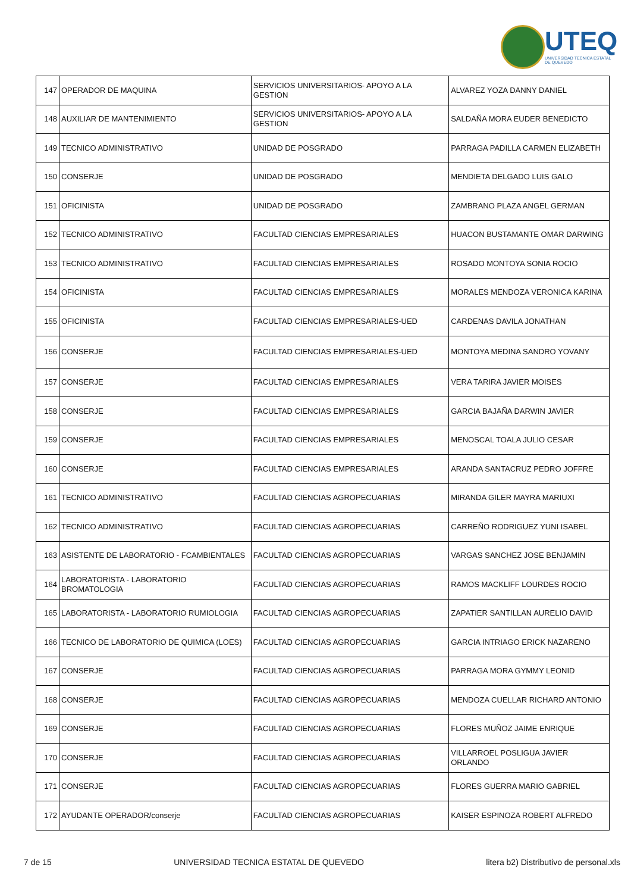UTEQ
UNIVERSIDAD TECNICA ESTATAL DE QUEVEDO
| 147 | OPERADOR DE MAQUINA | SERVICIOS UNIVERSITARIOS- APOYO A LA GESTION | ALVAREZ YOZA DANNY DANIEL |
| 148 | AUXILIAR DE MANTENIMIENTO | SERVICIOS UNIVERSITARIOS- APOYO A LA GESTION | SALDAÑA MORA EUDER BENEDICTO |
| 149 | TECNICO ADMINISTRATIVO | UNIDAD DE POSGRADO | PARRAGA PADILLA CARMEN ELIZABETH |
| 150 | CONSERJE | UNIDAD DE POSGRADO | MENDIETA DELGADO LUIS GALO |
| 151 | OFICINISTA | UNIDAD DE POSGRADO | ZAMBRANO PLAZA ANGEL GERMAN |
| 152 | TECNICO ADMINISTRATIVO | FACULTAD CIENCIAS EMPRESARIALES | HUACON BUSTAMANTE OMAR DARWING |
| 153 | TECNICO ADMINISTRATIVO | FACULTAD CIENCIAS EMPRESARIALES | ROSADO MONTOYA SONIA ROCIO |
| 154 | OFICINISTA | FACULTAD CIENCIAS EMPRESARIALES | MORALES MENDOZA VERONICA KARINA |
| 155 | OFICINISTA | FACULTAD CIENCIAS EMPRESARIALES-UED | CARDENAS DAVILA JONATHAN |
| 156 | CONSERJE | FACULTAD CIENCIAS EMPRESARIALES-UED | MONTOYA MEDINA SANDRO YOVANY |
| 157 | CONSERJE | FACULTAD CIENCIAS EMPRESARIALES | VERA TARIRA JAVIER MOISES |
| 158 | CONSERJE | FACULTAD CIENCIAS EMPRESARIALES | GARCIA BAJAÑA DARWIN JAVIER |
| 159 | CONSERJE | FACULTAD CIENCIAS EMPRESARIALES | MENOSCAL TOALA JULIO CESAR |
| 160 | CONSERJE | FACULTAD CIENCIAS EMPRESARIALES | ARANDA SANTACRUZ PEDRO JOFFRE |
| 161 | TECNICO ADMINISTRATIVO | FACULTAD CIENCIAS AGROPECUARIAS | MIRANDA GILER MAYRA MARIUXI |
| 162 | TECNICO ADMINISTRATIVO | FACULTAD CIENCIAS AGROPECUARIAS | CARREÑO RODRIGUEZ YUNI ISABEL |
| 163 | ASISTENTE DE LABORATORIO - FCAMBIENTALES | FACULTAD CIENCIAS AGROPECUARIAS | VARGAS SANCHEZ JOSE BENJAMIN |
| 164 | LABORATORISTA - LABORATORIO BROMATOLOGIA | FACULTAD CIENCIAS AGROPECUARIAS | RAMOS MACKLIFF LOURDES ROCIO |
| 165 | LABORATORISTA - LABORATORIO RUMIOLOGIA | FACULTAD CIENCIAS AGROPECUARIAS | ZAPATIER SANTILLAN AURELIO DAVID |
| 166 | TECNICO DE LABORATORIO DE QUIMICA (LOES) | FACULTAD CIENCIAS AGROPECUARIAS | GARCIA INTRIAGO ERICK NAZARENO |
| 167 | CONSERJE | FACULTAD CIENCIAS AGROPECUARIAS | PARRAGA MORA GYMMY LEONID |
| 168 | CONSERJE | FACULTAD CIENCIAS AGROPECUARIAS | MENDOZA CUELLAR RICHARD ANTONIO |
| 169 | CONSERJE | FACULTAD CIENCIAS AGROPECUARIAS | FLORES MUÑOZ JAIME ENRIQUE |
| 170 | CONSERJE | FACULTAD CIENCIAS AGROPECUARIAS | VILLARROEL POSLIGUA JAVIER ORLANDO |
| 171 | CONSERJE | FACULTAD CIENCIAS AGROPECUARIAS | FLORES GUERRA MARIO GABRIEL |
| 172 | AYUDANTE OPERADOR/conserje | FACULTAD CIENCIAS AGROPECUARIAS | KAISER ESPINOZA ROBERT ALFREDO |
7 de 15 UNIVERSIDAD TECNICA ESTATAL DE QUEVEDO litera b2) Distributivo de personal.xls